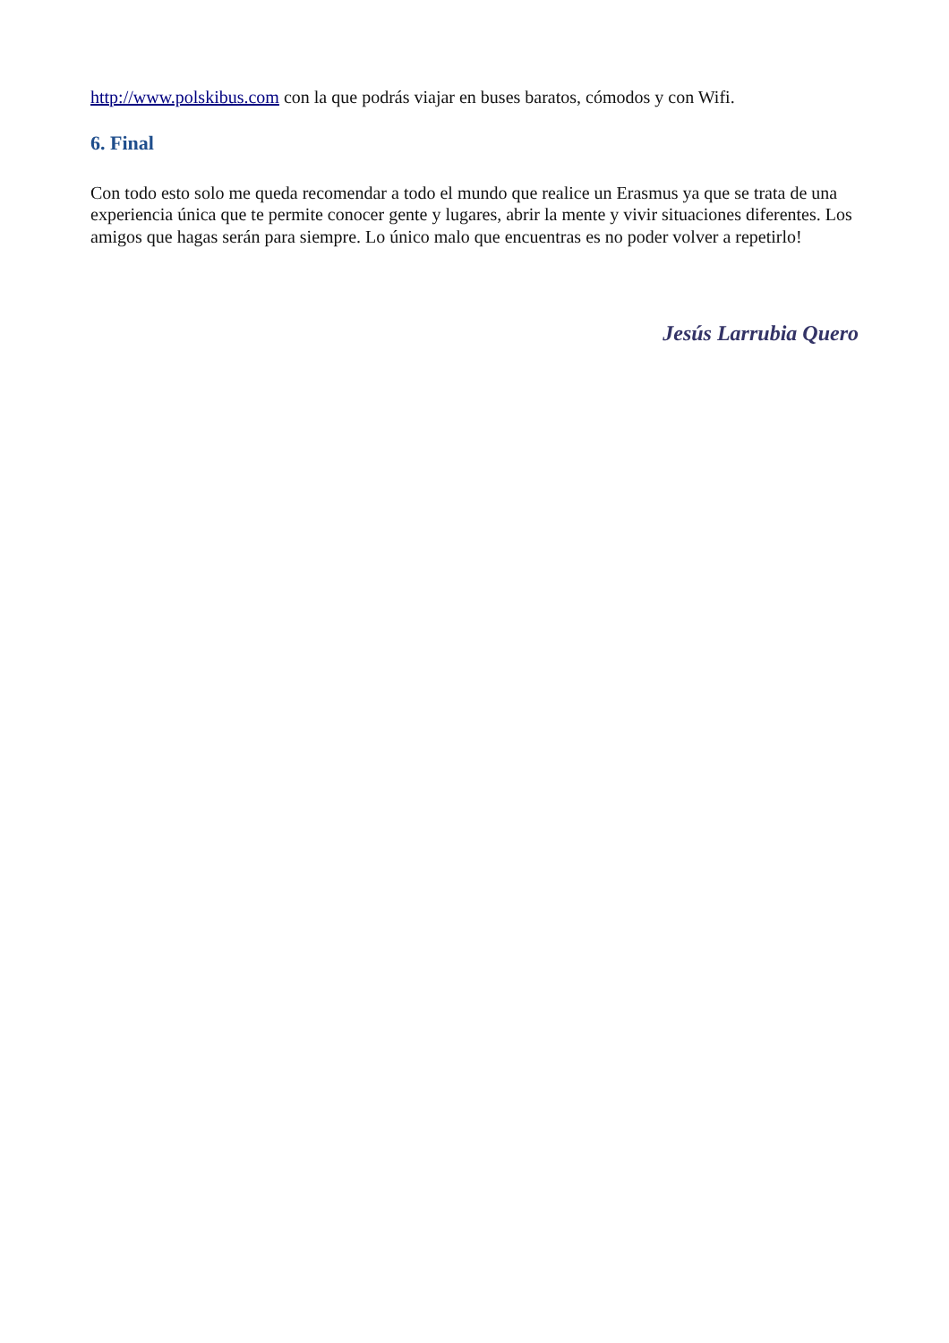http://www.polskibus.com con la que podrás viajar en buses baratos, cómodos y con Wifi.
6. Final
Con todo esto solo me queda recomendar a todo el mundo que realice un Erasmus ya que se trata de una experiencia única que te permite conocer gente y lugares, abrir la mente y vivir situaciones diferentes. Los amigos que hagas serán para siempre. Lo único malo que encuentras es no poder volver a repetirlo!
Jesús Larrubia Quero